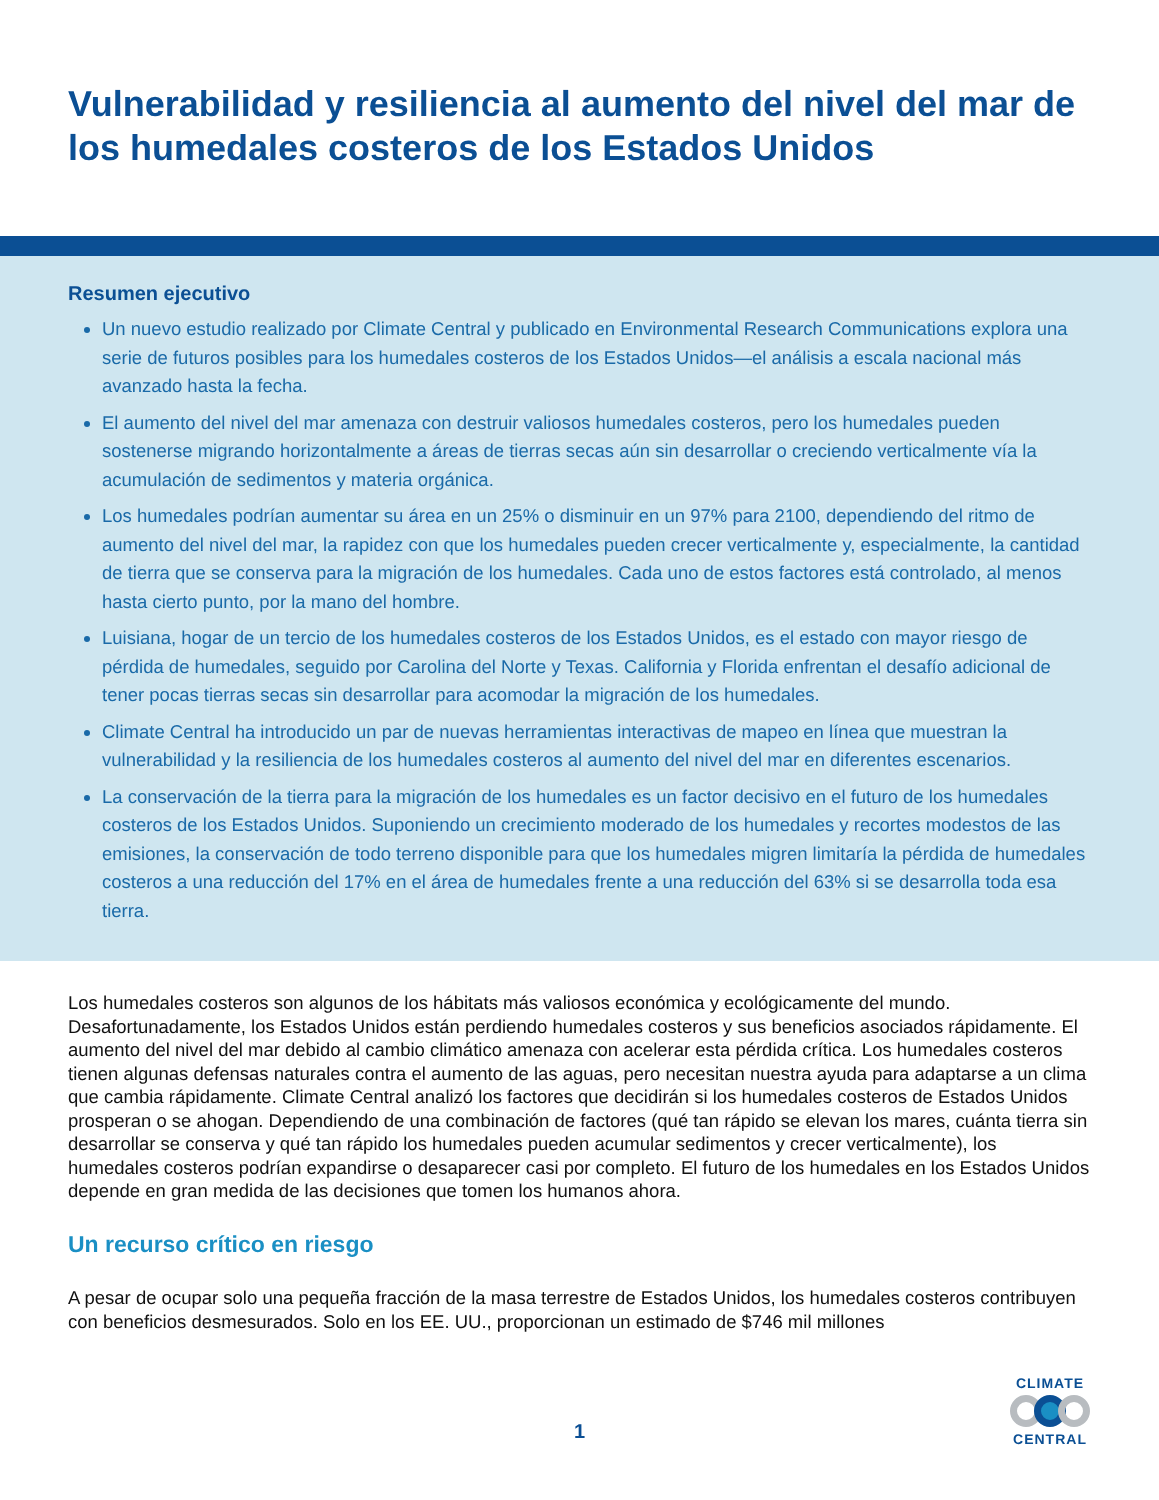Vulnerabilidad y resiliencia al aumento del nivel del mar de los humedales costeros de los Estados Unidos
Resumen ejecutivo
Un nuevo estudio realizado por Climate Central y publicado en Environmental Research Communications explora una serie de futuros posibles para los humedales costeros de los Estados Unidos—el análisis a escala nacional más avanzado hasta la fecha.
El aumento del nivel del mar amenaza con destruir valiosos humedales costeros, pero los humedales pueden sostenerse migrando horizontalmente a áreas de tierras secas aún sin desarrollar o creciendo verticalmente vía la acumulación de sedimentos y materia orgánica.
Los humedales podrían aumentar su área en un 25% o disminuir en un 97% para 2100, dependiendo del ritmo de aumento del nivel del mar, la rapidez con que los humedales pueden crecer verticalmente y, especialmente, la cantidad de tierra que se conserva para la migración de los humedales. Cada uno de estos factores está controlado, al menos hasta cierto punto, por la mano del hombre.
Luisiana, hogar de un tercio de los humedales costeros de los Estados Unidos, es el estado con mayor riesgo de pérdida de humedales, seguido por Carolina del Norte y Texas. California y Florida enfrentan el desafío adicional de tener pocas tierras secas sin desarrollar para acomodar la migración de los humedales.
Climate Central ha introducido un par de nuevas herramientas interactivas de mapeo en línea que muestran la vulnerabilidad y la resiliencia de los humedales costeros al aumento del nivel del mar en diferentes escenarios.
La conservación de la tierra para la migración de los humedales es un factor decisivo en el futuro de los humedales costeros de los Estados Unidos. Suponiendo un crecimiento moderado de los humedales y recortes modestos de las emisiones, la conservación de todo terreno disponible para que los humedales migren limitaría la pérdida de humedales costeros a una reducción del 17% en el área de humedales frente a una reducción del 63% si se desarrolla toda esa tierra.
Los humedales costeros son algunos de los hábitats más valiosos económica y ecológicamente del mundo. Desafortunadamente, los Estados Unidos están perdiendo humedales costeros y sus beneficios asociados rápidamente. El aumento del nivel del mar debido al cambio climático amenaza con acelerar esta pérdida crítica. Los humedales costeros tienen algunas defensas naturales contra el aumento de las aguas, pero necesitan nuestra ayuda para adaptarse a un clima que cambia rápidamente. Climate Central analizó los factores que decidirán si los humedales costeros de Estados Unidos prosperan o se ahogan. Dependiendo de una combinación de factores (qué tan rápido se elevan los mares, cuánta tierra sin desarrollar se conserva y qué tan rápido los humedales pueden acumular sedimentos y crecer verticalmente), los humedales costeros podrían expandirse o desaparecer casi por completo. El futuro de los humedales en los Estados Unidos depende en gran medida de las decisiones que tomen los humanos ahora.
Un recurso crítico en riesgo
A pesar de ocupar solo una pequeña fracción de la masa terrestre de Estados Unidos, los humedales costeros contribuyen con beneficios desmesurados. Solo en los EE. UU., proporcionan un estimado de $746 mil millones
1
CLIMATE
CENTRAL